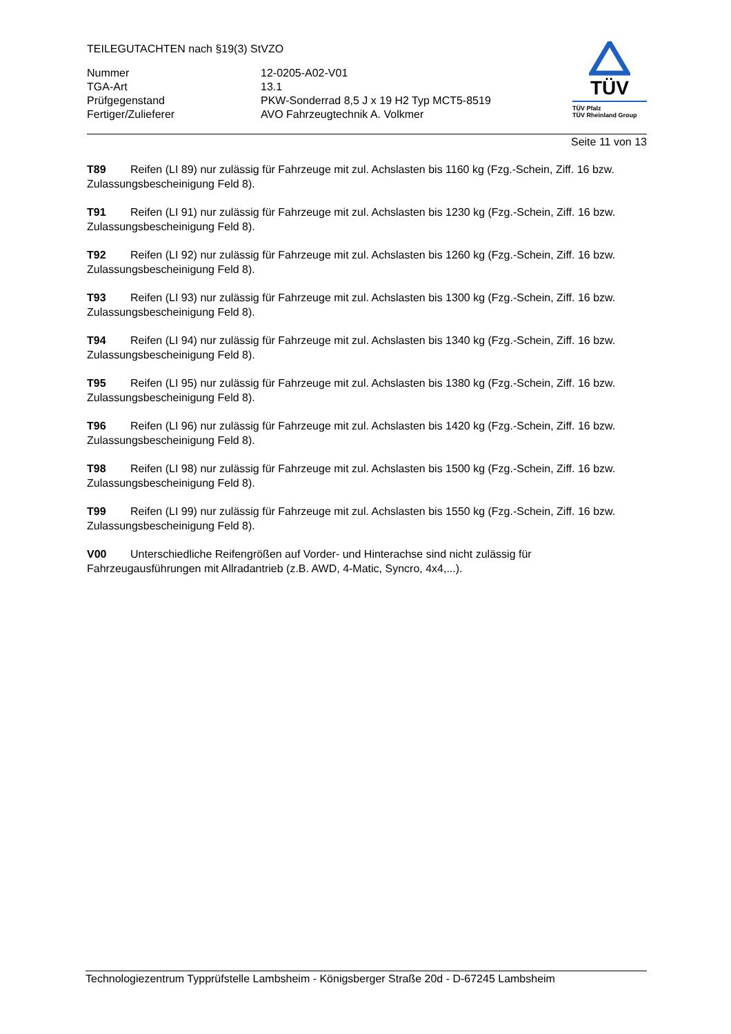TEILEGUTACHTEN nach §19(3) StVZO
| Nummer | 12-0205-A02-V01 |
| TGA-Art | 13.1 |
| Prüfgegenstand | PKW-Sonderrad 8,5 J x 19 H2 Typ MCT5-8519 |
| Fertiger/Zulieferer | AVO Fahrzeugtechnik A. Volkmer |
TÜV
TÜV Pfalz
TÜV Rheinland Group
Seite 11 von 13
T89 Reifen (LI 89) nur zulässig für Fahrzeuge mit zul. Achslasten bis 1160 kg (Fzg.-Schein, Ziff. 16 bzw. Zulassungsbescheinigung Feld 8).
T91 Reifen (LI 91) nur zulässig für Fahrzeuge mit zul. Achslasten bis 1230 kg (Fzg.-Schein, Ziff. 16 bzw. Zulassungsbescheinigung Feld 8).
T92 Reifen (LI 92) nur zulässig für Fahrzeuge mit zul. Achslasten bis 1260 kg (Fzg.-Schein, Ziff. 16 bzw. Zulassungsbescheinigung Feld 8).
T93 Reifen (LI 93) nur zulässig für Fahrzeuge mit zul. Achslasten bis 1300 kg (Fzg.-Schein, Ziff. 16 bzw. Zulassungsbescheinigung Feld 8).
T94 Reifen (LI 94) nur zulässig für Fahrzeuge mit zul. Achslasten bis 1340 kg (Fzg.-Schein, Ziff. 16 bzw. Zulassungsbescheinigung Feld 8).
T95 Reifen (LI 95) nur zulässig für Fahrzeuge mit zul. Achslasten bis 1380 kg (Fzg.-Schein, Ziff. 16 bzw. Zulassungsbescheinigung Feld 8).
T96 Reifen (LI 96) nur zulässig für Fahrzeuge mit zul. Achslasten bis 1420 kg (Fzg.-Schein, Ziff. 16 bzw. Zulassungsbescheinigung Feld 8).
T98 Reifen (LI 98) nur zulässig für Fahrzeuge mit zul. Achslasten bis 1500 kg (Fzg.-Schein, Ziff. 16 bzw. Zulassungsbescheinigung Feld 8).
T99 Reifen (LI 99) nur zulässig für Fahrzeuge mit zul. Achslasten bis 1550 kg (Fzg.-Schein, Ziff. 16 bzw. Zulassungsbescheinigung Feld 8).
V00 Unterschiedliche Reifengrößen auf Vorder- und Hinterachse sind nicht zulässig für
Fahrzeugausführungen mit Allradantrieb (z.B. AWD, 4-Matic, Syncro, 4x4,...).
Technologiezentrum Typprüfstelle Lambsheim - Königsberger Straße 20d - D-67245 Lambsheim